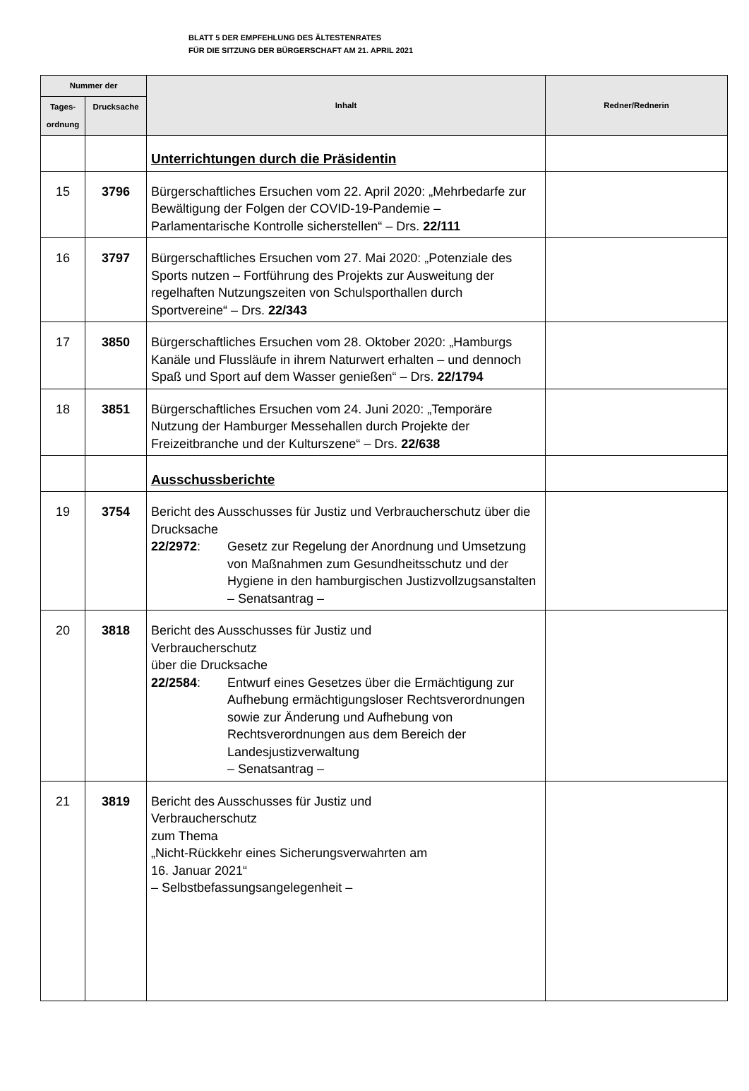BLATT 5 DER EMPFEHLUNG DES ÄLTESTENRATES
FÜR DIE SITZUNG DER BÜRGERSCHAFT AM 21. APRIL 2021
| Nummer der | | Inhalt | Redner/Rednerin |
| --- | --- | --- | --- |
| Tages- ordnung | Drucksache | | |
| | | Unterrichtungen durch die Präsidentin | |
| 15 | 3796 | Bürgerschaftliches Ersuchen vom 22. April 2020: „Mehrbedarfe zur Bewältigung der Folgen der COVID-19-Pandemie – Parlamentarische Kontrolle sicherstellen“ – Drs. 22/111 | |
| 16 | 3797 | Bürgerschaftliches Ersuchen vom 27. Mai 2020: „Potenziale des Sports nutzen – Fortführung des Projekts zur Ausweitung der regelhaften Nutzungszeiten von Schulsporthallen durch Sportvereine“ – Drs. 22/343 | |
| 17 | 3850 | Bürgerschaftliches Ersuchen vom 28. Oktober 2020: „Hamburgs Kanäle und Flussläufe in ihrem Naturwert erhalten – und dennoch Spaß und Sport auf dem Wasser genießen“ – Drs. 22/1794 | |
| 18 | 3851 | Bürgerschaftliches Ersuchen vom 24. Juni 2020: „Temporäre Nutzung der Hamburger Messehallen durch Projekte der Freizeitbranche und der Kulturszene“ – Drs. 22/638 | |
| | | Ausschussberichte | |
| 19 | 3754 | Bericht des Ausschusses für Justiz und Verbraucherschutz über die Drucksache 22/2972 : Gesetz zur Regelung der Anordnung und Umsetzung von Maßnahmen zum Gesundheitsschutz und der Hygiene in den hamburgischen Justizvollzugsanstalten – Senatsantrag – | |
| 20 | 3818 | Bericht des Ausschusses für Justiz und Verbraucherschutz über die Drucksache 22/2584 : Entwurf eines Gesetzes über die Ermächtigung zur Aufhebung ermächtigungsloser Rechtsverordnungen sowie zur Änderung und Aufhebung von Rechtsverordnungen aus dem Bereich der Landesjustizverwaltung – Senatsantrag – | |
| 21 | 3819 | Bericht des Ausschusses für Justiz und Verbraucherschutz zum Thema „Nicht-Rückkehr eines Sicherungsverwahrten am 16. Januar 2021“ – Selbstbefassungsangelegenheit – | |